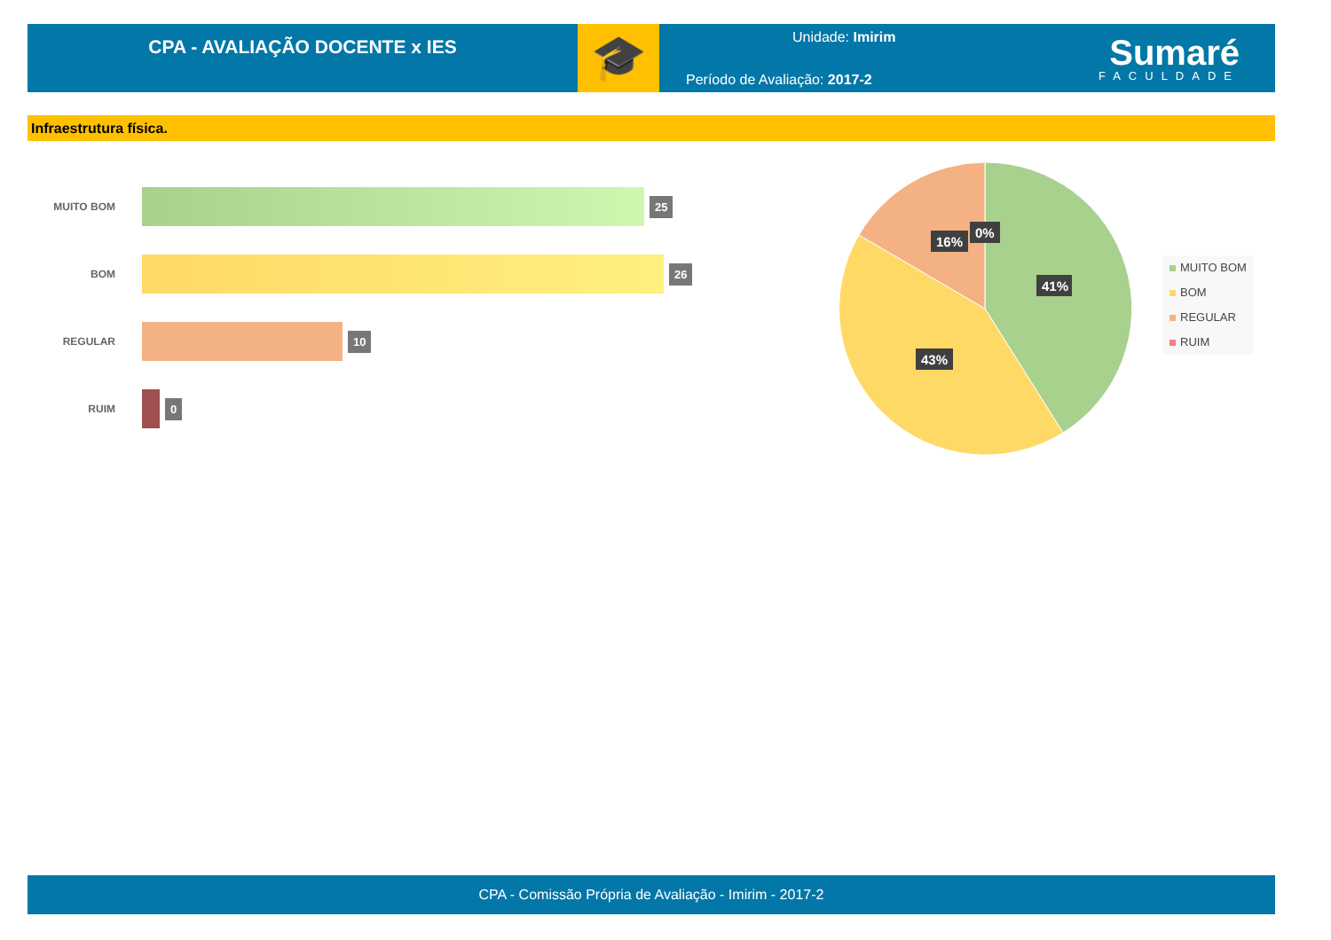CPA - AVALIAÇÃO DOCENTE x IES
🎓
Unidade: Imirim
Período de Avaliação: 2017-2
Sumaré
FACULDADE
Infraestrutura física.
MUITO BOM
25
BOM
26
REGULAR
10
RUIM
0
41%
43%
16%
0%
MUITO BOM
BOM
REGULAR
RUIM
CPA - Comissão Própria de Avaliação - Imirim - 2017-2